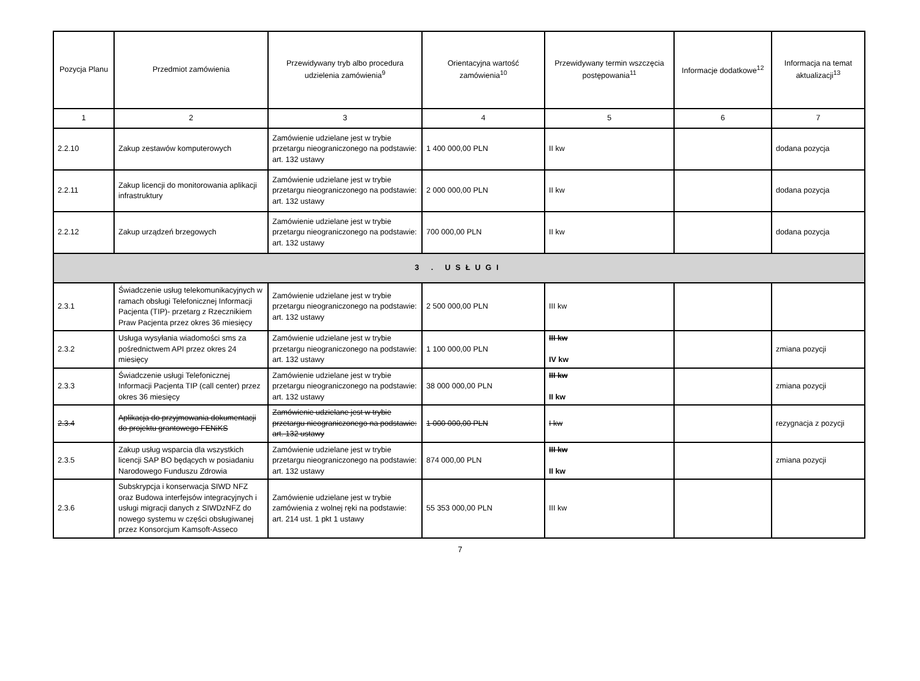| Pozycja Planu | Przedmiot zamówienia | Przewidywany tryb albo procedura udzielenia zamówienia<sup>9</sup> | Orientacyjna wartość zamówienia<sup>10</sup> | Przewidywany termin wszczęcia postępowania<sup>11</sup> | Informacje dodatkowe<sup>12</sup> | Informacja na temat aktualizacji<sup>13</sup> |
| --- | --- | --- | --- | --- | --- | --- |
| 1 | 2 | 3 | 4 | 5 | 6 | 7 |
| 2.2.10 | Zakup zestawów komputerowych | Zamówienie udzielane jest w trybie przetargu nieograniczonego na podstawie: art. 132 ustawy | 1 400 000,00 PLN | II kw | | dodana pozycja |
| 2.2.11 | Zakup licencji do monitorowania aplikacji infrastruktury | Zamówienie udzielane jest w trybie przetargu nieograniczonego na podstawie: art. 132 ustawy | 2 000 000,00 PLN | II kw | | dodana pozycja |
| 2.2.12 | Zakup urządzeń brzegowych | Zamówienie udzielane jest w trybie przetargu nieograniczonego na podstawie: art. 132 ustawy | 700 000,00 PLN | II kw | | dodana pozycja |
| 3 . USŁUGI | | | | | | |
| 2.3.1 | Świadczenie usług telekomunikacyjnych w ramach obsługi Telefonicznej Informacji Pacjenta (TIP)- przetarg z Rzecznikiem Praw Pacjenta przez okres 36 miesięcy | Zamówienie udzielane jest w trybie przetargu nieograniczonego na podstawie: art. 132 ustawy | 2 500 000,00 PLN | III kw | | |
| 2.3.2 | Usługa wysyłania wiadomości sms za pośrednictwem API przez okres 24 miesięcy | Zamówienie udzielane jest w trybie przetargu nieograniczonego na podstawie: art. 132 ustawy | 1 100 000,00 PLN | III kw IV kw | | zmiana pozycji |
| 2.3.3 | Świadczenie usługi Telefonicznej Informacji Pacjenta TIP (call center) przez okres 36 miesięcy | Zamówienie udzielane jest w trybie przetargu nieograniczonego na podstawie: art. 132 ustawy | 38 000 000,00 PLN | III kw II kw | | zmiana pozycji |
| 2.3.4 | Aplikacja do przyjmowania dokumentacji do projektu grantowego FENiKS | Zamówienie udzielane jest w trybie przetargu nieograniczonego na podstawie: art. 132 ustawy | 1 000 000,00 PLN | I kw | | rezygnacja z pozycji |
| 2.3.5 | Zakup usług wsparcia dla wszystkich licencji SAP BO będących w posiadaniu Narodowego Funduszu Zdrowia | Zamówienie udzielane jest w trybie przetargu nieograniczonego na podstawie: art. 132 ustawy | 874 000,00 PLN | III kw II kw | | zmiana pozycji |
| 2.3.6 | Subskrypcja i konserwacja SIWD NFZ oraz Budowa interfejsów integracyjnych i usługi migracji danych z SIWDzNFZ do nowego systemu w części obsługiwanej przez Konsorcjum Kamsoft-Asseco | Zamówienie udzielane jest w trybie zamówienia z wolnej ręki na podstawie: art. 214 ust. 1 pkt 1 ustawy | 55 353 000,00 PLN | III kw | | |
7